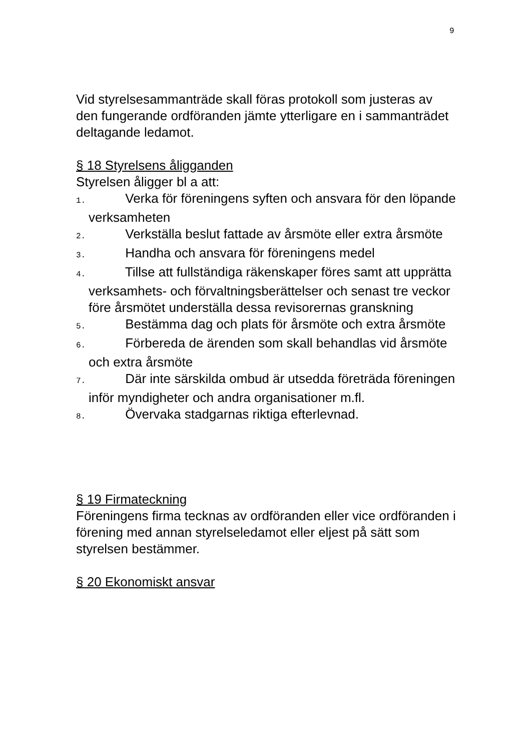9
Vid styrelsesammanträde skall föras protokoll som justeras av den fungerande ordföranden jämte ytterligare en i sammanträdet deltagande ledamot.
§ 18 Styrelsens åligganden
Styrelsen åligger bl a att:
1. Verka för föreningens syften och ansvara för den löpande verksamheten
2. Verkställa beslut fattade av årsmöte eller extra årsmöte
3. Handha och ansvara för föreningens medel
4. Tillse att fullständiga räkenskaper föres samt att upprätta verksamhets- och förvaltningsberättelser och senast tre veckor före årsmötet underställa dessa revisorernas granskning
5. Bestämma dag och plats för årsmöte och extra årsmöte
6. Förbereda de ärenden som skall behandlas vid årsmöte och extra årsmöte
7. Där inte särskilda ombud är utsedda företräda föreningen inför myndigheter och andra organisationer m.fl.
8. Övervaka stadgarnas riktiga efterlevnad.
§ 19 Firmateckning
Föreningens firma tecknas av ordföranden eller vice ordföranden i förening med annan styrelseledamot eller eljest på sätt som styrelsen bestämmer.
§ 20 Ekonomiskt ansvar